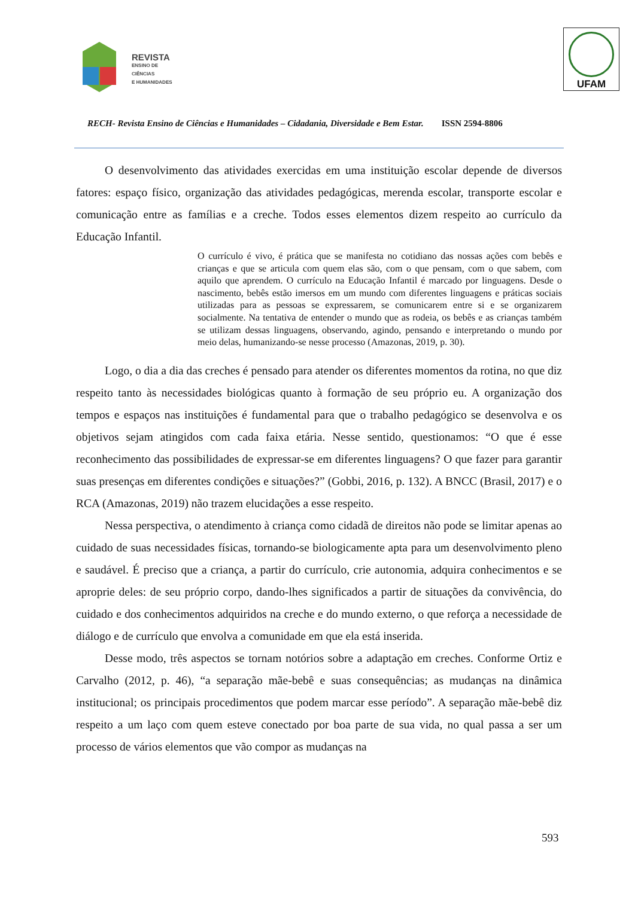REVISTA
ENSINO DE CIÊNCIAS
E HUMANIDADES
UFAM
RECH- Revista Ensino de Ciências e Humanidades – Cidadania, Diversidade e Bem Estar. ISSN 2594-8806
O desenvolvimento das atividades exercidas em uma instituição escolar depende de diversos fatores: espaço físico, organização das atividades pedagógicas, merenda escolar, transporte escolar e comunicação entre as famílias e a creche. Todos esses elementos dizem respeito ao currículo da Educação Infantil.
O currículo é vivo, é prática que se manifesta no cotidiano das nossas ações com bebês e crianças e que se articula com quem elas são, com o que pensam, com o que sabem, com aquilo que aprendem. O currículo na Educação Infantil é marcado por linguagens. Desde o nascimento, bebês estão imersos em um mundo com diferentes linguagens e práticas sociais utilizadas para as pessoas se expressarem, se comunicarem entre si e se organizarem socialmente. Na tentativa de entender o mundo que as rodeia, os bebês e as crianças também se utilizam dessas linguagens, observando, agindo, pensando e interpretando o mundo por meio delas, humanizando-se nesse processo (Amazonas, 2019, p. 30).
Logo, o dia a dia das creches é pensado para atender os diferentes momentos da rotina, no que diz respeito tanto às necessidades biológicas quanto à formação de seu próprio eu. A organização dos tempos e espaços nas instituições é fundamental para que o trabalho pedagógico se desenvolva e os objetivos sejam atingidos com cada faixa etária. Nesse sentido, questionamos: “O que é esse reconhecimento das possibilidades de expressar-se em diferentes linguagens? O que fazer para garantir suas presenças em diferentes condições e situações?” (Gobbi, 2016, p. 132). A BNCC (Brasil, 2017) e o RCA (Amazonas, 2019) não trazem elucidações a esse respeito.
Nessa perspectiva, o atendimento à criança como cidadã de direitos não pode se limitar apenas ao cuidado de suas necessidades físicas, tornando-se biologicamente apta para um desenvolvimento pleno e saudável. É preciso que a criança, a partir do currículo, crie autonomia, adquira conhecimentos e se aproprie deles: de seu próprio corpo, dando-lhes significados a partir de situações da convivência, do cuidado e dos conhecimentos adquiridos na creche e do mundo externo, o que reforça a necessidade de diálogo e de currículo que envolva a comunidade em que ela está inserida.
Desse modo, três aspectos se tornam notórios sobre a adaptação em creches. Conforme Ortiz e Carvalho (2012, p. 46), “a separação mãe-bebê e suas consequências; as mudanças na dinâmica institucional; os principais procedimentos que podem marcar esse período”. A separação mãe-bebê diz respeito a um laço com quem esteve conectado por boa parte de sua vida, no qual passa a ser um processo de vários elementos que vão compor as mudanças na
593